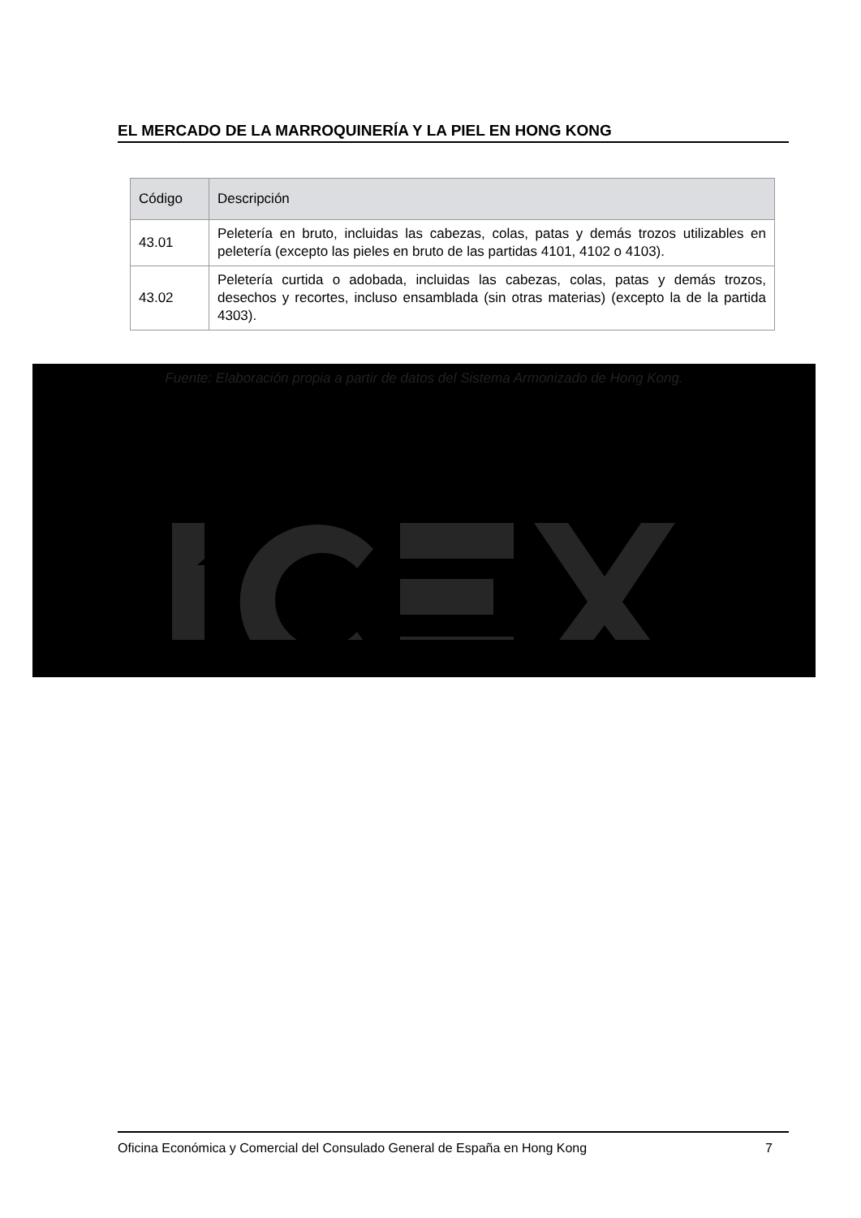EL MERCADO DE LA MARROQUINERÍA Y LA PIEL EN HONG KONG
| Código | Descripción |
| --- | --- |
| 43.01 | Peletería en bruto, incluidas las cabezas, colas, patas y demás trozos utilizables en peletería (excepto las pieles en bruto de las partidas 4101, 4102 o 4103). |
| 43.02 | Peletería curtida o adobada, incluidas las cabezas, colas, patas y demás trozos, desechos y recortes, incluso ensamblada (sin otras materias) (excepto la de la partida 4303). |
Fuente: Elaboración propia a partir de datos del Sistema Armonizado de Hong Kong.
Oficina Económica y Comercial del Consulado General de España en Hong Kong 7